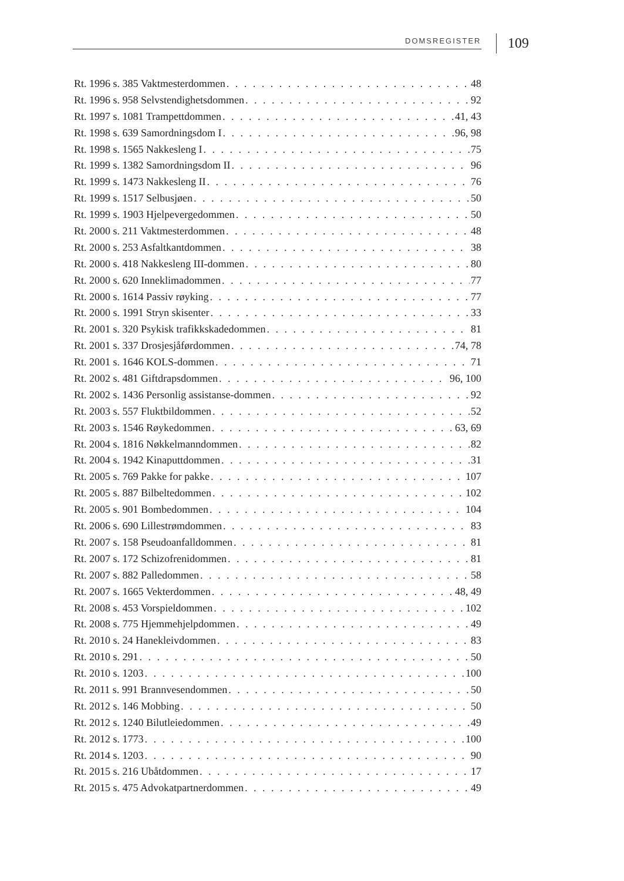DOMSREGISTER 109
Rt. 1996 s. 385 Vaktmesterdommen 48
Rt. 1996 s. 958 Selvstendighetsdommen 92
Rt. 1997 s. 1081 Trampettdommen 41, 43
Rt. 1998 s. 639 Samordningsdom I 96, 98
Rt. 1998 s. 1565 Nakkesleng I 75
Rt. 1999 s. 1382 Samordningsdom II 96
Rt. 1999 s. 1473 Nakkesleng II 76
Rt. 1999 s. 1517 Selbusjøen 50
Rt. 1999 s. 1903 Hjelpevergedommen 50
Rt. 2000 s. 211 Vaktmesterdommen 48
Rt. 2000 s. 253 Asfaltkantdommen 38
Rt. 2000 s. 418 Nakkesleng III-dommen 80
Rt. 2000 s. 620 Inneklimadommen 77
Rt. 2000 s. 1614 Passiv røyking 77
Rt. 2000 s. 1991 Stryn skisenter 33
Rt. 2001 s. 320 Psykisk trafikkskadedommen 81
Rt. 2001 s. 337 Drosjesjåførdommen 74, 78
Rt. 2001 s. 1646 KOLS-dommen 71
Rt. 2002 s. 481 Giftdrapsdommen 96, 100
Rt. 2002 s. 1436 Personlig assistanse-dommen 92
Rt. 2003 s. 557 Fluktbildommen 52
Rt. 2003 s. 1546 Røykedommen 63, 69
Rt. 2004 s. 1816 Nøkkelmanndommen 82
Rt. 2004 s. 1942 Kinaputtdommen 31
Rt. 2005 s. 769 Pakke for pakke 107
Rt. 2005 s. 887 Bilbeltedommen 102
Rt. 2005 s. 901 Bombedommen 104
Rt. 2006 s. 690 Lillestrømdommen 83
Rt. 2007 s. 158 Pseudoanfalldommen 81
Rt. 2007 s. 172 Schizofrenidommen 81
Rt. 2007 s. 882 Palledommen 58
Rt. 2007 s. 1665 Vekterdommen 48, 49
Rt. 2008 s. 453 Vorspieldommen 102
Rt. 2008 s. 775 Hjemmehjelpdommen 49
Rt. 2010 s. 24 Hanekleivdommen 83
Rt. 2010 s. 291 50
Rt. 2010 s. 1203 100
Rt. 2011 s. 991 Brannvesendommen 50
Rt. 2012 s. 146 Mobbing 50
Rt. 2012 s. 1240 Bilutleiedommen 49
Rt. 2012 s. 1773 100
Rt. 2014 s. 1203 90
Rt. 2015 s. 216 Ubåtdommen 17
Rt. 2015 s. 475 Advokatpartnerdommen 49